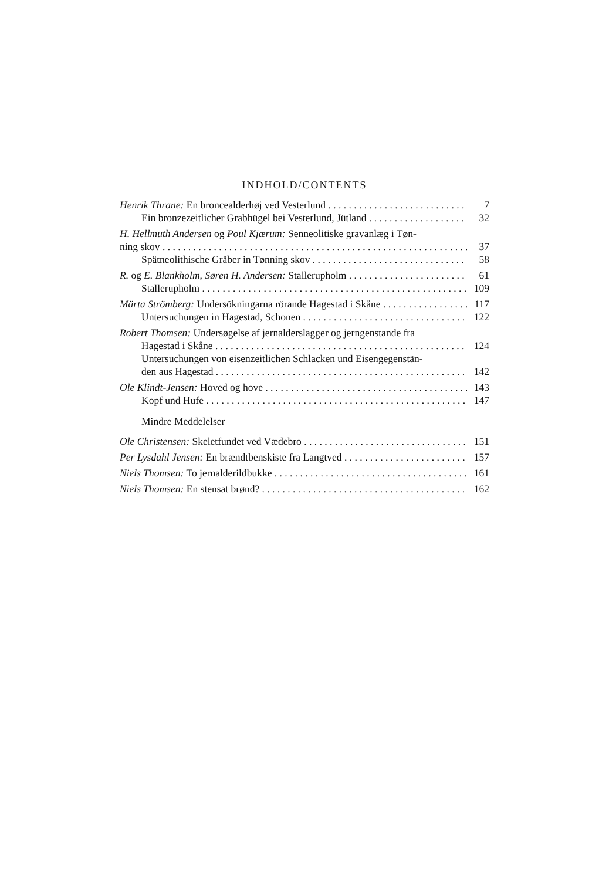INDHOLD/CONTENTS
Henrik Thrane: En broncealderhøj ved Vesterlund 7
Ein bronzezeitlicher Grabhügel bei Vesterlund, Jütland 32
H. Hellmuth Andersen og Poul Kjærum: Senneolitiske gravanlæg i Tøn-
ning skov 37
Spätneolithische Gräber in Tønning skov 58
R. og E. Blankholm, Søren H. Andersen: Stallerupholm 61
Stallerupholm 109
Märta Strömberg: Undersökningarna rörande Hagestad i Skåne 117
Untersuchungen in Hagestad, Schonen 122
Robert Thomsen: Undersøgelse af jernalderslagger og jerngenstande fra
Hagestad i Skåne 124
Untersuchungen von eisenzeitlichen Schlacken und Eisengegenstän-
den aus Hagestad 142
Ole Klindt-Jensen: Hoved og hove 143
Kopf und Hufe 147
Mindre Meddelelser
Ole Christensen: Skeletfundet ved Vædebro 151
Per Lysdahl Jensen: En brændtbenskiste fra Langtved 157
Niels Thomsen: To jernalderildbukke 161
Niels Thomsen: En stensat brønd? 162